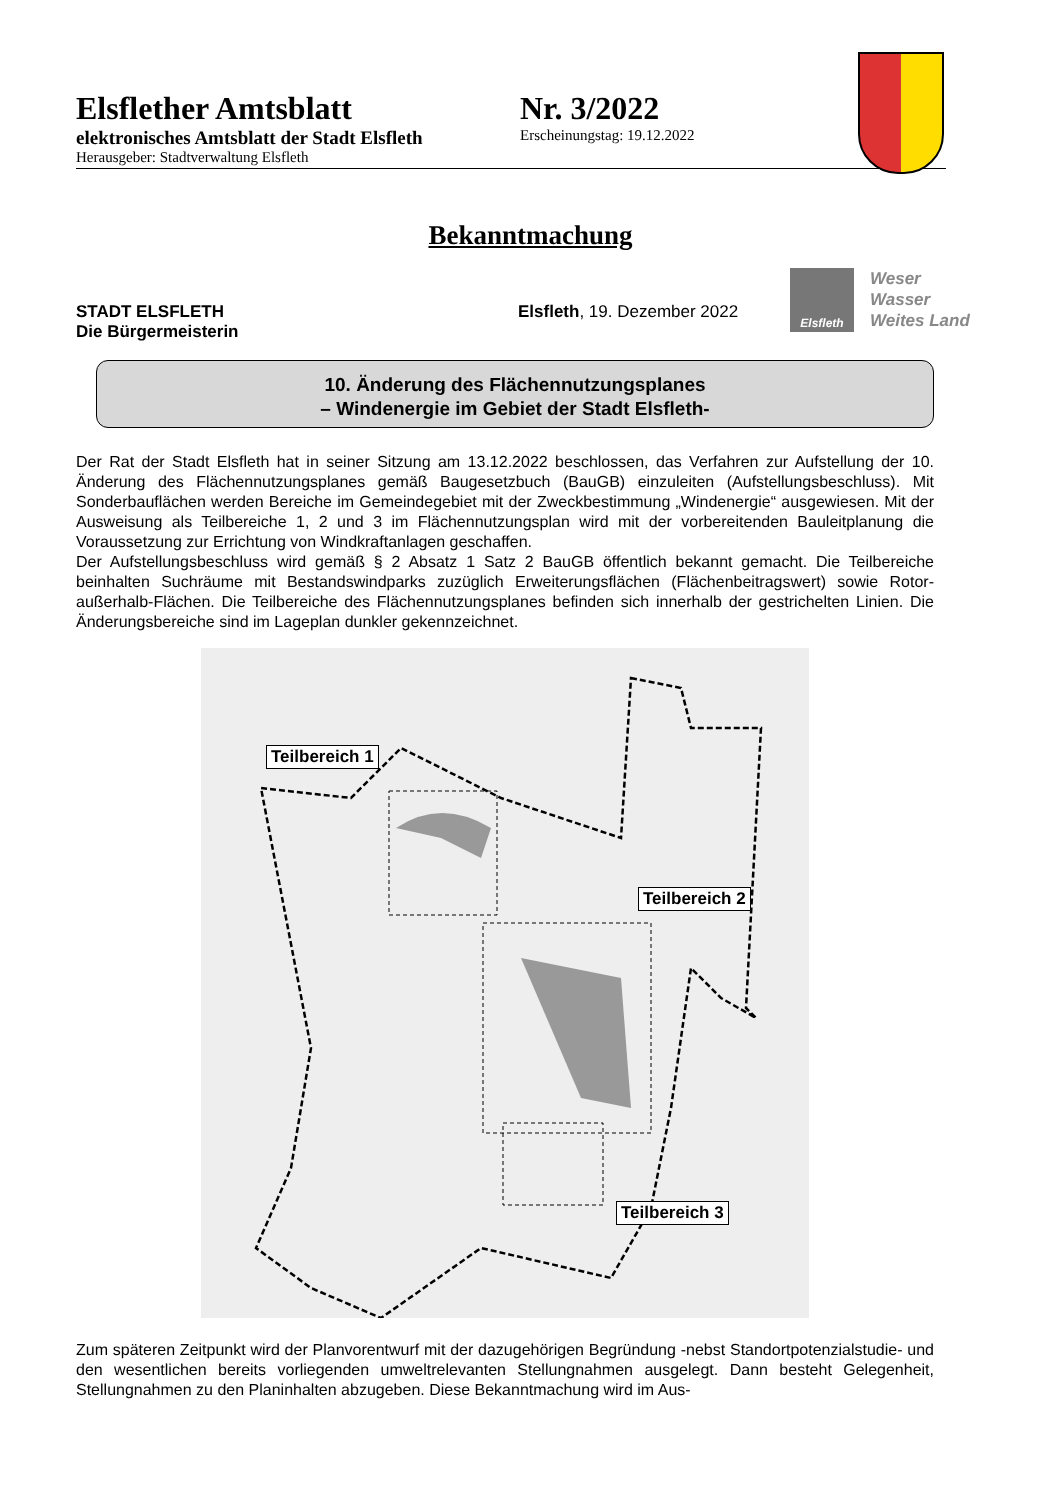Elsflether Amtsblatt Nr. 3/2022
elektronisches Amtsblatt der Stadt Elsfleth
Erscheinungstag: 19.12.2022
Herausgeber: Stadtverwaltung Elsfleth
Bekanntmachung
STADT ELSFLETH
Die Bürgermeisterin
Elsfleth, 19. Dezember 2022
Elsfleth Weser
Wasser
Weites Land
10. Änderung des Flächennutzungsplanes
– Windenergie im Gebiet der Stadt Elsfleth-
Der Rat der Stadt Elsfleth hat in seiner Sitzung am 13.12.2022 beschlossen, das Verfahren zur Aufstellung der 10. Änderung des Flächennutzungsplanes gemäß Baugesetzbuch (BauGB) einzuleiten (Aufstellungsbeschluss). Mit Sonderbauflächen werden Bereiche im Gemeindegebiet mit der Zweckbestimmung „Windenergie“ ausgewiesen. Mit der Ausweisung als Teilbereiche 1, 2 und 3 im Flächennutzungsplan wird mit der vorbereitenden Bauleitplanung die Voraussetzung zur Errichtung von Windkraftanlagen geschaffen.
Der Aufstellungsbeschluss wird gemäß § 2 Absatz 1 Satz 2 BauGB öffentlich bekannt gemacht. Die Teilbereiche beinhalten Suchräume mit Bestandswindparks zuzüglich Erweiterungsflächen (Flächenbeitragswert) sowie Rotor-außerhalb-Flächen. Die Teilbereiche des Flächennutzungsplanes befinden sich innerhalb der gestrichelten Linien. Die Änderungsbereiche sind im Lageplan dunkler gekennzeichnet.
Teilbereich 1
Teilbereich 2
Teilbereich 3
Zum späteren Zeitpunkt wird der Planvorentwurf mit der dazugehörigen Begründung -nebst Standortpotenzialstudie- und den wesentlichen bereits vorliegenden umweltrelevanten Stellungnahmen ausgelegt. Dann besteht Gelegenheit, Stellungnahmen zu den Planinhalten abzugeben. Diese Bekanntmachung wird im Aus-